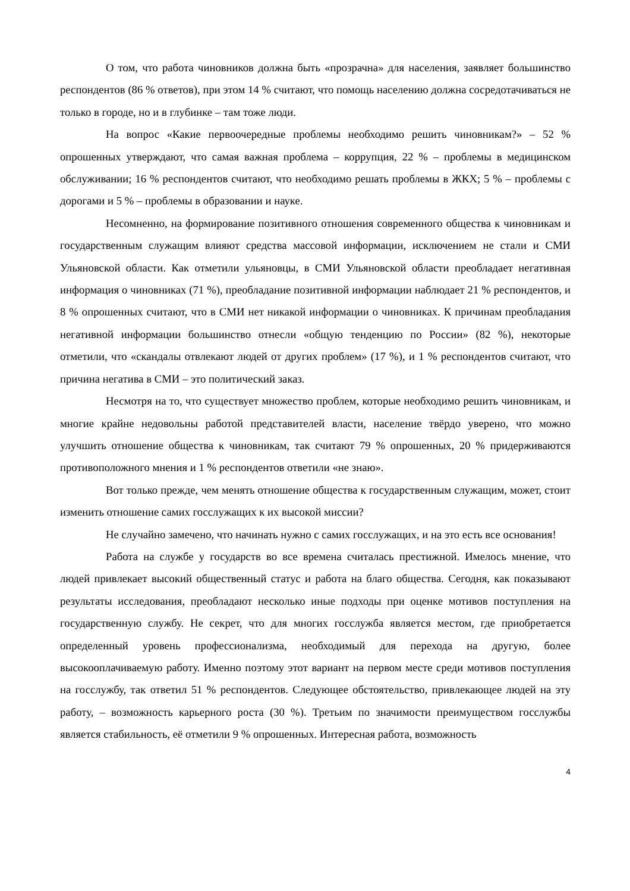О том, что работа чиновников должна быть «прозрачна» для населения, заявляет большинство респондентов (86 % ответов), при этом 14 % считают, что помощь населению должна сосредотачиваться не только в городе, но и в глубинке – там тоже люди.
На вопрос «Какие первоочередные проблемы необходимо решить чиновникам?» – 52 % опрошенных утверждают, что самая важная проблема – коррупция, 22 % – проблемы в медицинском обслуживании; 16 % респондентов считают, что необходимо решать проблемы в ЖКХ; 5 % – проблемы с дорогами и 5 % – проблемы в образовании и науке.
Несомненно, на формирование позитивного отношения современного общества к чиновникам и государственным служащим влияют средства массовой информации, исключением не стали и СМИ Ульяновской области. Как отметили ульяновцы, в СМИ Ульяновской области преобладает негативная информация о чиновниках (71 %), преобладание позитивной информации наблюдает 21 % респондентов, и 8 % опрошенных считают, что в СМИ нет никакой информации о чиновниках. К причинам преобладания негативной информации большинство отнесли «общую тенденцию по России» (82 %), некоторые отметили, что «скандалы отвлекают людей от других проблем» (17 %), и 1 % респондентов считают, что причина негатива в СМИ – это политический заказ.
Несмотря на то, что существует множество проблем, которые необходимо решить чиновникам, и многие крайне недовольны работой представителей власти, население твёрдо уверено, что можно улучшить отношение общества к чиновникам, так считают 79 % опрошенных, 20 % придерживаются противоположного мнения и 1 % респондентов ответили «не знаю».
Вот только прежде, чем менять отношение общества к государственным служащим, может, стоит изменить отношение самих госслужащих к их высокой миссии?
Не случайно замечено, что начинать нужно с самих госслужащих, и на это есть все основания!
Работа на службе у государств во все времена считалась престижной. Имелось мнение, что людей привлекает высокий общественный статус и работа на благо общества. Сегодня, как показывают результаты исследования, преобладают несколько иные подходы при оценке мотивов поступления на государственную службу. Не секрет, что для многих госслужба является местом, где приобретается определенный уровень профессионализма, необходимый для перехода на другую, более высокооплачиваемую работу. Именно поэтому этот вариант на первом месте среди мотивов поступления на госслужбу, так ответил 51 % респондентов. Следующее обстоятельство, привлекающее людей на эту работу, – возможность карьерного роста (30 %). Третьим по значимости преимуществом госслужбы является стабильность, её отметили 9 % опрошенных. Интересная работа, возможность
4